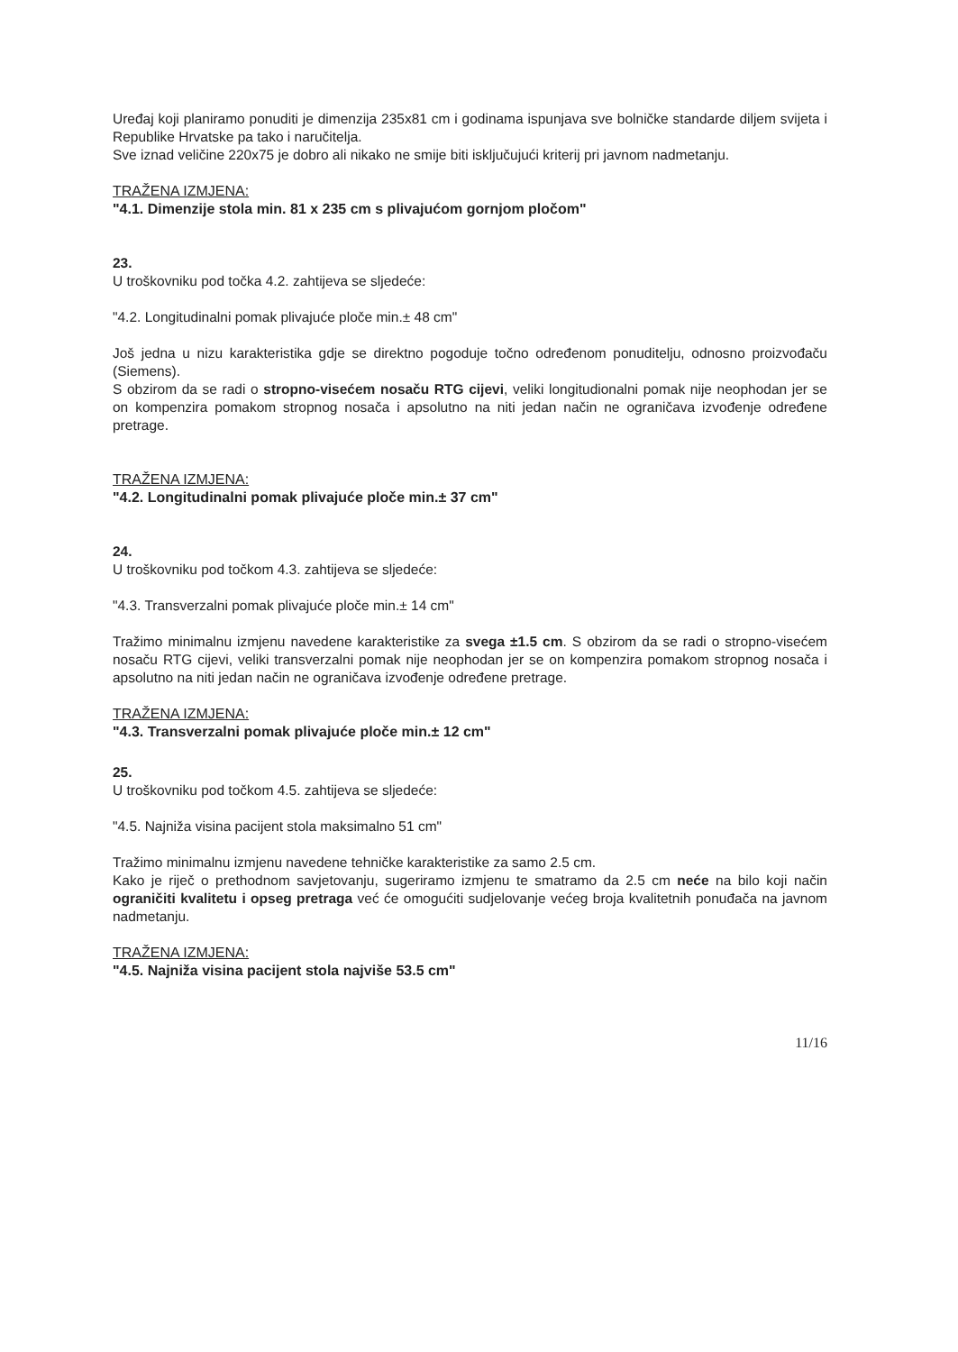Uređaj koji planiramo ponuditi je dimenzija 235x81 cm i godinama ispunjava sve bolničke standarde diljem svijeta i Republike Hrvatske pa tako i naručitelja.
Sve iznad veličine 220x75 je dobro ali nikako ne smije biti isključujući kriterij pri javnom nadmetanju.
TRAŽENA IZMJENA:
"4.1. Dimenzije stola min. 81 x 235 cm s plivajućom gornjom pločom"
23.
U troškovniku pod točka 4.2. zahtijeva se sljedeće:
"4.2. Longitudinalni pomak plivajuće ploče min.± 48 cm"
Još jedna u nizu karakteristika gdje se direktno pogoduje točno određenom ponuditelju, odnosno proizvođaču (Siemens).
S obzirom da se radi o stropno-visećem nosaču RTG cijevi, veliki longitudionalni pomak nije neophodan jer se on kompenzira pomakom stropnog nosača i apsolutno na niti jedan način ne ograničava izvođenje određene pretrage.
TRAŽENA IZMJENA:
"4.2. Longitudinalni pomak plivajuće ploče min.± 37 cm"
24.
U troškovniku pod točkom 4.3. zahtijeva se sljedeće:
"4.3. Transverzalni pomak plivajuće ploče min.± 14 cm"
Tražimo minimalnu izmjenu navedene karakteristike za svega ±1.5 cm. S obzirom da se radi o stropno-visećem nosaču RTG cijevi, veliki transverzalni pomak nije neophodan jer se on kompenzira pomakom stropnog nosača i apsolutno na niti jedan način ne ograničava izvođenje određene pretrage.
TRAŽENA IZMJENA:
"4.3. Transverzalni pomak plivajuće ploče min.± 12 cm"
25.
U troškovniku pod točkom 4.5. zahtijeva se sljedeće:
"4.5. Najniža visina pacijent stola maksimalno 51 cm"
Tražimo minimalnu izmjenu navedene tehničke karakteristike za samo 2.5 cm.
Kako je riječ o prethodnom savjetovanju, sugeriramo izmjenu te smatramo da 2.5 cm neće na bilo koji način ograničiti kvalitetu i opseg pretraga već će omogućiti sudjelovanje većeg broja kvalitetnih ponuđača na javnom nadmetanju.
TRAŽENA IZMJENA:
"4.5. Najniža visina pacijent stola najviše 53.5 cm"
11/16